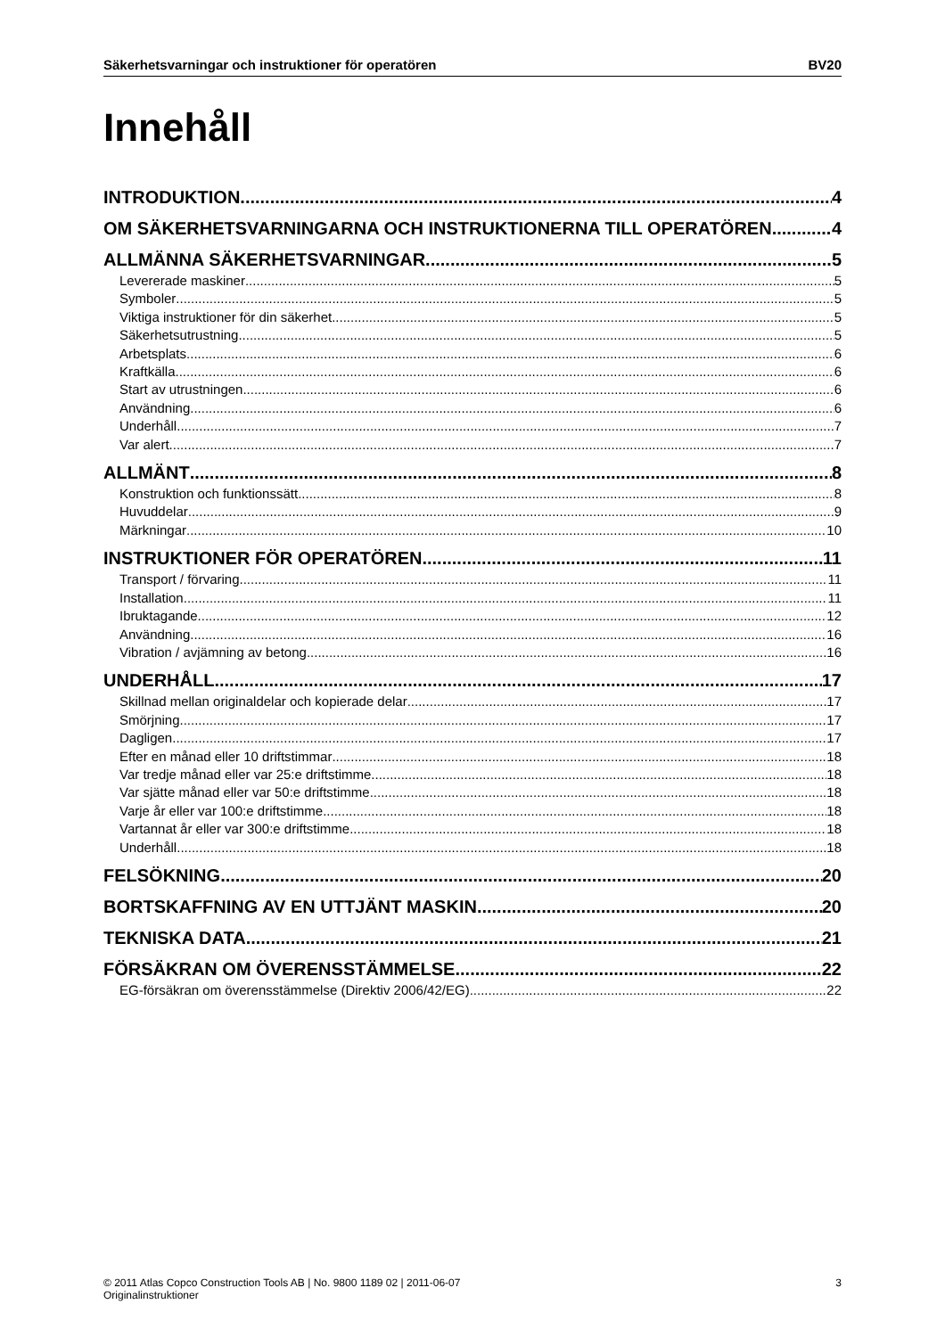Säkerhetsvarningar och instruktioner för operatören BV20
Innehåll
INTRODUKTION 4
OM SÄKERHETSVARNINGARNA OCH INSTRUKTIONERNA TILL OPERATÖREN 4
ALLMÄNNA SÄKERHETSVARNINGAR 5
Levererade maskiner 5
Symboler 5
Viktiga instruktioner för din säkerhet 5
Säkerhetsutrustning 5
Arbetsplats 6
Kraftkälla 6
Start av utrustningen 6
Användning 6
Underhåll 7
Var alert 7
ALLMÄNT 8
Konstruktion och funktionssätt 8
Huvuddelar 9
Märkningar 10
INSTRUKTIONER FÖR OPERATÖREN 11
Transport / förvaring 11
Installation 11
Ibruktagande 12
Användning 16
Vibration / avjämning av betong 16
UNDERHÅLL 17
Skillnad mellan originaldelar och kopierade delar 17
Smörjning 17
Dagligen 17
Efter en månad eller 10 driftstimmar 18
Var tredje månad eller var 25:e driftstimme 18
Var sjätte månad eller var 50:e driftstimme 18
Varje år eller var 100:e driftstimme 18
Vartannat år eller var 300:e driftstimme 18
Underhåll 18
FELSÖKNING 20
BORTSKAFFNING AV EN UTTJÄNT MASKIN 20
TEKNISKA DATA 21
FÖRSÄKRAN OM ÖVERENSSTÄMMELSE 22
EG-försäkran om överensstämmelse (Direktiv 2006/42/EG) 22
© 2011 Atlas Copco Construction Tools AB | No. 9800 1189 02 | 2011-06-07
Originalinstruktioner 3